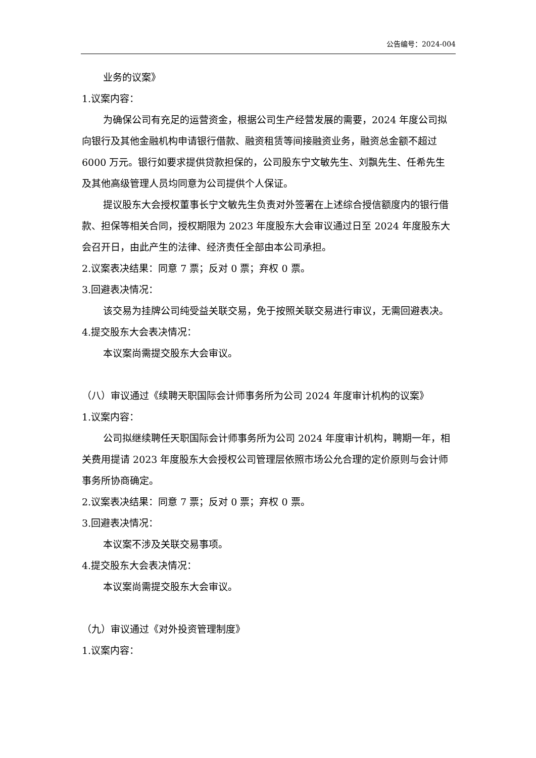公告编号：2024-004
业务的议案》
1.议案内容：
为确保公司有充足的运营资金，根据公司生产经营发展的需要，2024 年度公司拟向银行及其他金融机构申请银行借款、融资租赁等间接融资业务，融资总金额不超过 6000 万元。银行如要求提供贷款担保的，公司股东宁文敏先生、刘飘先生、任希先生及其他高级管理人员均同意为公司提供个人保证。
提议股东大会授权董事长宁文敏先生负责对外签署在上述综合授信额度内的银行借款、担保等相关合同，授权期限为 2023 年度股东大会审议通过日至 2024 年度股东大会召开日，由此产生的法律、经济责任全部由本公司承担。
2.议案表决结果：同意 7 票；反对 0 票；弃权 0 票。
3.回避表决情况：
该交易为挂牌公司纯受益关联交易，免于按照关联交易进行审议，无需回避表决。
4.提交股东大会表决情况：
本议案尚需提交股东大会审议。
（八）审议通过《续聘天职国际会计师事务所为公司 2024 年度审计机构的议案》
1.议案内容：
公司拟继续聘任天职国际会计师事务所为公司 2024 年度审计机构，聘期一年，相关费用提请 2023 年度股东大会授权公司管理层依照市场公允合理的定价原则与会计师事务所协商确定。
2.议案表决结果：同意 7 票；反对 0 票；弃权 0 票。
3.回避表决情况：
本议案不涉及关联交易事项。
4.提交股东大会表决情况：
本议案尚需提交股东大会审议。
（九）审议通过《对外投资管理制度》
1.议案内容：